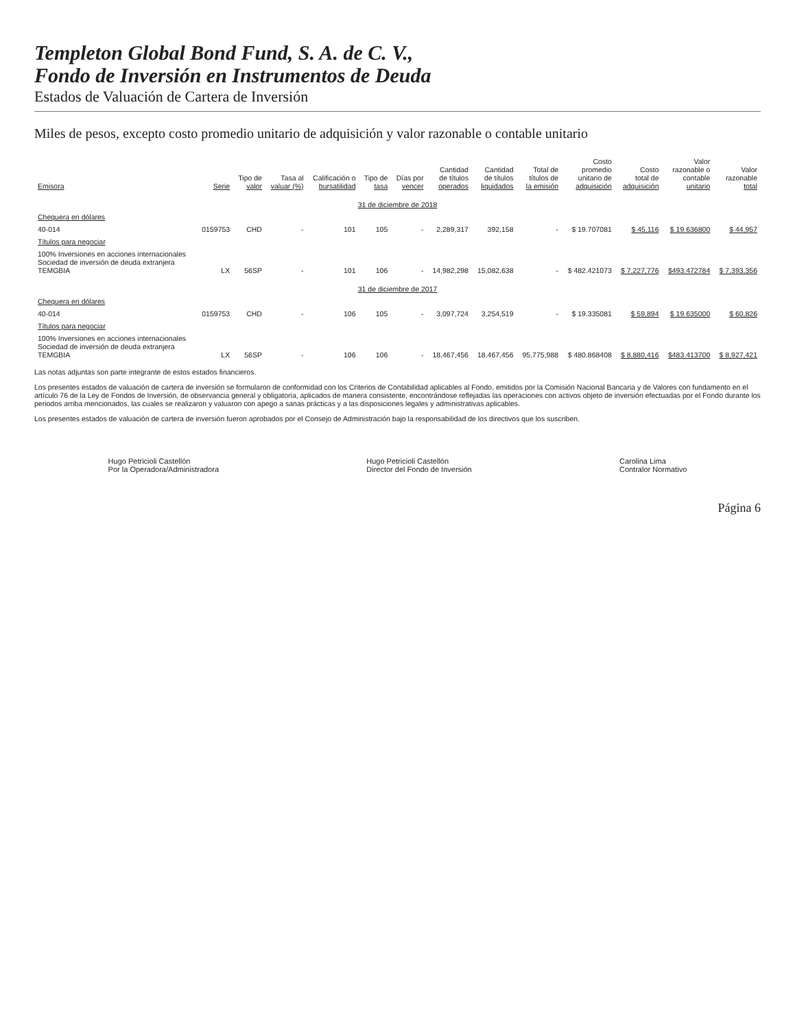Templeton Global Bond Fund, S. A. de C. V.,
Fondo de Inversión en Instrumentos de Deuda
Estados de Valuación de Cartera de Inversión
Miles de pesos, excepto costo promedio unitario de adquisición y valor razonable o contable unitario
| Emisora | Serie | Tipo de valor | Tasa al valuar (%) | Calificación o bursatilidad | Tipo de tasa | Días por vencer | Cantidad de títulos operados | Cantidad de títulos liquidados | Total de títulos de la emisión | Costo promedio unitario de adquisición | Costo total de adquisición | Valor razonable o contable unitario | Valor razonable total |
| --- | --- | --- | --- | --- | --- | --- | --- | --- | --- | --- | --- | --- | --- |
| 31 de diciembre de 2018 | | | | | | | | | | | | | |
| Chequera en dólares | | | | | | | | | | | | | |
| 40-014 | 0159753 | CHD | - | 101 | 105 | - | 2,289,317 | 392,158 | - | $ 19.707081 | $ 45,116 | $ 19.636800 | $ 44,957 |
| Títulos para negociar | | | | | | | | | | | | | |
| 100% Inversiones en acciones internacionales Sociedad de inversión de deuda extranjera TEMGBIA | LX | 56SP | - | 101 | 106 | - | 14,982,298 | 15,082,638 | - | $ 482.421073 | $ 7,227,776 | $493.472784 | $ 7,393,356 |
| 31 de diciembre de 2017 | | | | | | | | | | | | | |
| Chequera en dólares | | | | | | | | | | | | | |
| 40-014 | 0159753 | CHD | - | 106 | 105 | - | 3,097,724 | 3,254,519 | - | $ 19.335081 | $ 59,894 | $ 19.635000 | $ 60,826 |
| Títulos para negociar | | | | | | | | | | | | | |
| 100% Inversiones en acciones internacionales Sociedad de inversión de deuda extranjera TEMGBIA | LX | 56SP | - | 106 | 106 | - | 18,467,456 | 18,467,456 | 95,775,988 | $ 480.868408 | $ 8,880,416 | $483.413700 | $ 8,927,421 |
Las notas adjuntas son parte integrante de estos estados financieros.
Los presentes estados de valuación de cartera de inversión se formularon de conformidad con los Criterios de Contabilidad aplicables al Fondo, emitidos por la Comisión Nacional Bancaria y de Valores con fundamento en el artículo 76 de la Ley de Fondos de Inversión, de observancia general y obligatoria, aplicados de manera consistente, encontrándose reflejadas las operaciones con activos objeto de inversión efectuadas por el Fondo durante los periodos arriba mencionados, las cuales se realizaron y valuaron con apego a sanas prácticas y a las disposiciones legales y administrativas aplicables.
Los presentes estados de valuación de cartera de inversión fueron aprobados por el Consejo de Administración bajo la responsabilidad de los directivos que los suscriben.
Hugo Petricioli Castellón
Por la Operadora/Administradora
Hugo Petricioli Castellón
Director del Fondo de Inversión
Carolina Lima
Contralor Normativo
Página 6